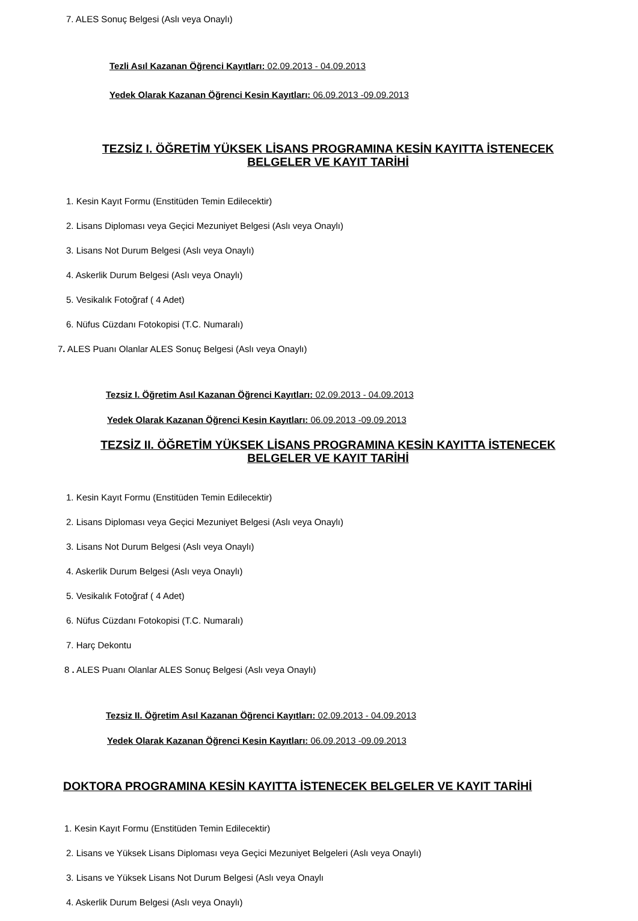7. ALES Sonuç Belgesi (Aslı veya Onaylı)
Tezli Asıl Kazanan Öğrenci Kayıtları: 02.09.2013 - 04.09.2013
Yedek Olarak Kazanan Öğrenci Kesin Kayıtları: 06.09.2013 -09.09.2013
TEZSİZ I. ÖĞRETİM YÜKSEK LİSANS PROGRAMINA KESİN KAYITTA İSTENECEK BELGELER VE KAYIT TARİHİ
1. Kesin Kayıt Formu (Enstitüden Temin Edilecektir)
2. Lisans Diploması veya Geçici Mezuniyet Belgesi (Aslı veya Onaylı)
3. Lisans Not Durum Belgesi (Aslı veya Onaylı)
4. Askerlik Durum Belgesi (Aslı veya Onaylı)
5. Vesikalık Fotoğraf ( 4 Adet)
6. Nüfus Cüzdanı Fotokopisi (T.C. Numaralı)
7. ALES Puanı Olanlar ALES Sonuç Belgesi (Aslı veya Onaylı)
Tezsiz I. Öğretim Asıl Kazanan Öğrenci Kayıtları: 02.09.2013 - 04.09.2013
Yedek Olarak Kazanan Öğrenci Kesin Kayıtları: 06.09.2013 -09.09.2013
TEZSİZ II. ÖĞRETİM YÜKSEK LİSANS PROGRAMINA KESİN KAYITTA İSTENECEK BELGELER VE KAYIT TARİHİ
1. Kesin Kayıt Formu (Enstitüden Temin Edilecektir)
2. Lisans Diploması veya Geçici Mezuniyet Belgesi (Aslı veya Onaylı)
3. Lisans Not Durum Belgesi (Aslı veya Onaylı)
4. Askerlik Durum Belgesi (Aslı veya Onaylı)
5. Vesikalık Fotoğraf ( 4 Adet)
6. Nüfus Cüzdanı Fotokopisi (T.C. Numaralı)
7. Harç Dekontu
8 . ALES Puanı Olanlar ALES Sonuç Belgesi (Aslı veya Onaylı)
Tezsiz II. Öğretim Asıl Kazanan Öğrenci Kayıtları: 02.09.2013 - 04.09.2013
Yedek Olarak Kazanan Öğrenci Kesin Kayıtları: 06.09.2013 -09.09.2013
DOKTORA PROGRAMINA KESİN KAYITTA İSTENECEK BELGELER VE KAYIT TARİHİ
1. Kesin Kayıt Formu (Enstitüden Temin Edilecektir)
2. Lisans ve Yüksek Lisans Diploması veya Geçici Mezuniyet Belgeleri (Aslı veya Onaylı)
3. Lisans ve Yüksek Lisans Not Durum Belgesi (Aslı veya Onaylı
4. Askerlik Durum Belgesi (Aslı veya Onaylı)